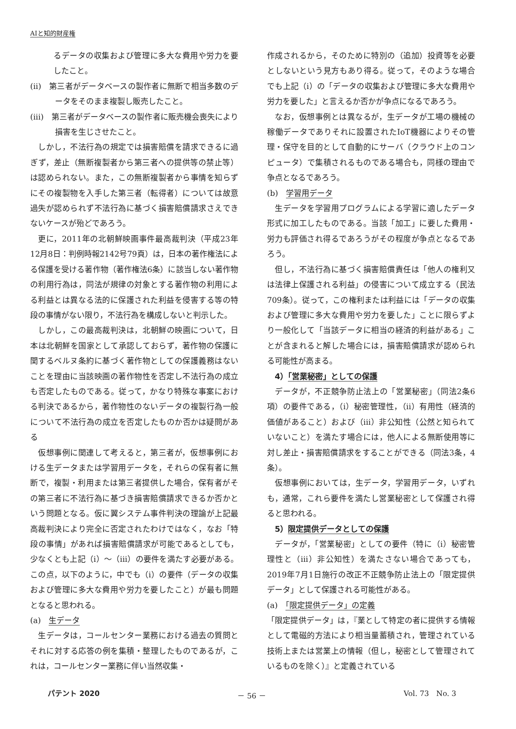AIと知的財産権
るデータの収集および管理に多大な費用や労力を要したこと。
(ii)　第三者がデータベースの製作者に無断で相当多数のデータをそのまま複製し販売したこと。
(iii)　第三者がデータベースの製作者に販売機会喪失により損害を生じさせたこと。
しかし，不法行為の規定では損害賠償を請求できるに過ぎず，差止（無断複製者から第三者への提供等の禁止等）は認められない。また，この無断複製者から事情を知らずにその複製物を入手した第三者（転得者）については故意過失が認められず不法行為に基づく損害賠償請求さえできないケースが殆どであろう。
更に，2011年の北朝鮮映画事件最高裁判決（平成23年12月8日：判例時報2142号79頁）は，日本の著作権法による保護を受ける著作物（著作権法6条）に該当しない著作物の利用行為は，同法が規律の対象とする著作物の利用による利益とは異なる法的に保護された利益を侵害する等の特段の事情がない限り，不法行為を構成しないと判示した。
しかし，この最高裁判決は，北朝鮮の映画について，日本は北朝鮮を国家として承認しておらず，著作物の保護に関するベルヌ条約に基づく著作物としての保護義務はないことを理由に当該映画の著作物性を否定し不法行為の成立も否定したものである。従って，かなり特殊な事案における判決であるから，著作物性のないデータの複製行為一般について不法行為の成立を否定したものか否かは疑問がある
仮想事例に関連して考えると，第三者が，仮想事例における生データまたは学習用データを，それらの保有者に無断で，複製・利用または第三者提供した場合，保有者がその第三者に不法行為に基づき損害賠償請求できるか否かという問題となる。仮に翼システム事件判決の理論が上記最高裁判決により完全に否定されたわけではなく，なお「特段の事情」があれば損害賠償請求が可能であるとしても，少なくとも上記（i）～（iii）の要件を満たす必要がある。この点，以下のように，中でも（i）の要件（データの収集および管理に多大な費用や労力を要したこと）が最も問題となると思われる。
(a)　生データ
生データは，コールセンター業務における過去の質問とそれに対する応答の例を集積・整理したものであるが，これは，コールセンター業務に伴い当然収集・
作成されるから，そのために特別の（追加）投資等を必要としないという見方もあり得る。従って，そのような場合でも上記（i）の「データの収集および管理に多大な費用や労力を要した」と言えるか否かが争点になるであろう。
なお，仮想事例とは異なるが，生データが工場の機械の稼働データでありそれに設置されたIoT機器によりその管理・保守を目的として自動的にサーバ（クラウド上のコンピュータ）で集積されるものである場合も，同様の理由で争点となるであろう。
(b)　学習用データ
生データを学習用プログラムによる学習に適したデータ形式に加工したものである。当該「加工」に要した費用・労力も評価され得るであろうがその程度が争点となるであろう。
但し，不法行為に基づく損害賠償責任は「他人の権利又は法律上保護される利益」の侵害について成立する（民法709条）。従って，この権利または利益には「データの収集および管理に多大な費用や労力を要した」ことに限らずより一般化して「当該データに相当の経済的利益がある」ことが含まれると解した場合には，損害賠償請求が認められる可能性が高まる。
4）「営業秘密」としての保護
データが，不正競争防止法上の「営業秘密」（同法2条6項）の要件である，（i）秘密管理性，（ii）有用性（経済的価値があること）および（iii）非公知性（公然と知られていないこと）を満たす場合には，他人による無断使用等に対し差止・損害賠償請求をすることができる（同法3条，4条）。
仮想事例においては，生データ，学習用データ，いずれも，通常，これら要件を満たし営業秘密として保護され得ると思われる。
5）限定提供データとしての保護
データが，「営業秘密」としての要件（特に（i）秘密管理性と（iii）非公知性）を満たさない場合であっても，2019年7月1日施行の改正不正競争防止法上の「限定提供データ」として保護される可能性がある。
(a)　「限定提供データ」の定義
「限定提供データ」は，『業として特定の者に提供する情報として電磁的方法により相当量蓄積され，管理されている技術上または営業上の情報（但し，秘密として管理されているものを除く）』と定義されている
パテント 2020 － 56 － Vol. 73　No. 3